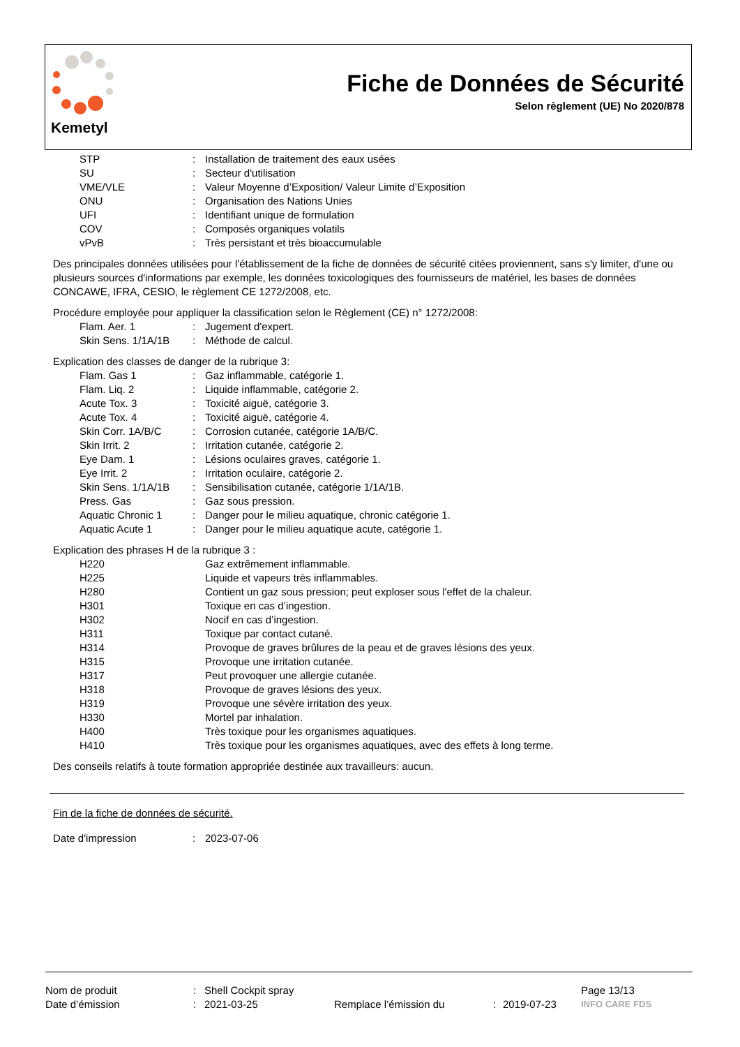Kemetyl
Fiche de Données de Sécurité
Selon règlement (UE) No 2020/878
STP: Installation de traitement des eaux usées
SU: Secteur d'utilisation
VME/VLE: Valeur Moyenne d’Exposition/ Valeur Limite d’Exposition
ONU: Organisation des Nations Unies
UFI: Identifiant unique de formulation
COV: Composés organiques volatils
vPvB: Très persistant et très bioaccumulable
Des principales données utilisées pour l'établissement de la fiche de données de sécurité citées proviennent, sans s'y limiter, d'une ou plusieurs sources d'informations par exemple, les données toxicologiques des fournisseurs de matériel, les bases de données CONCAWE, IFRA, CESIO, le règlement CE 1272/2008, etc.
Procédure employée pour appliquer la classification selon le Règlement (CE) n° 1272/2008:
Flam. Aer. 1: Jugement d'expert.
Skin Sens. 1/1A/1B: Méthode de calcul.
Explication des classes de danger de la rubrique 3:
Flam. Gas 1: Gaz inflammable, catégorie 1.
Flam. Liq. 2: Liquide inflammable, catégorie 2.
Acute Tox. 3: Toxicité aiguë, catégorie 3.
Acute Tox. 4: Toxicité aiguë, catégorie 4.
Skin Corr. 1A/B/C: Corrosion cutanée, catégorie 1A/B/C.
Skin Irrit. 2: Irritation cutanée, catégorie 2.
Eye Dam. 1: Lésions oculaires graves, catégorie 1.
Eye Irrit. 2: Irritation oculaire, catégorie 2.
Skin Sens. 1/1A/1B: Sensibilisation cutanée, catégorie 1/1A/1B.
Press. Gas: Gaz sous pression.
Aquatic Chronic 1: Danger pour le milieu aquatique, chronic catégorie 1.
Aquatic Acute 1: Danger pour le milieu aquatique acute, catégorie 1.
Explication des phrases H de la rubrique 3 :
H220 Gaz extrêmement inflammable.
H225 Liquide et vapeurs très inflammables.
H280 Contient un gaz sous pression; peut exploser sous l'effet de la chaleur.
H301 Toxique en cas d’ingestion.
H302 Nocif en cas d’ingestion.
H311 Toxique par contact cutané.
H314 Provoque de graves brûlures de la peau et de graves lésions des yeux.
H315 Provoque une irritation cutanée.
H317 Peut provoquer une allergie cutanée.
H318 Provoque de graves lésions des yeux.
H319 Provoque une sévère irritation des yeux.
H330 Mortel par inhalation.
H400 Très toxique pour les organismes aquatiques.
H410 Très toxique pour les organismes aquatiques, avec des effets à long terme.
Des conseils relatifs à toute formation appropriée destinée aux travailleurs: aucun.
Fin de la fiche de données de sécurité.
Date d'impression: 2023-07-06
Nom de produit: Shell Cockpit spray Page 13/13
Date d’émission: 2021-03-25 Remplace l’émission du: 2019-07-23 INFO CARE FDS